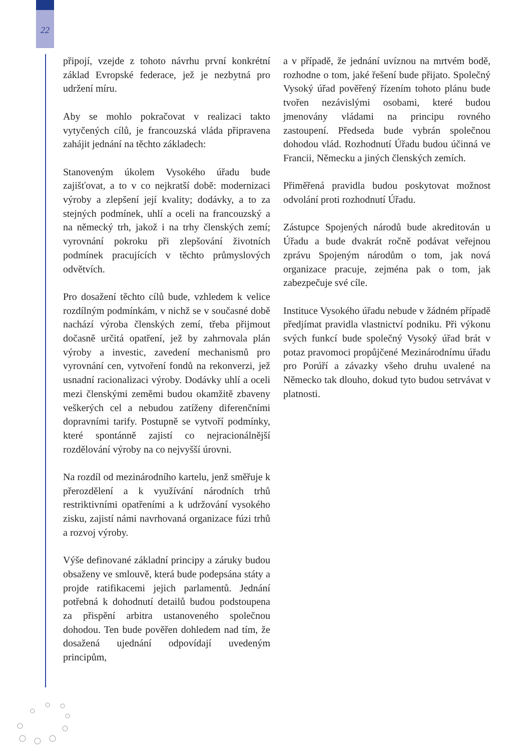22
připojí, vzejde z tohoto návrhu první konkrétní základ Evropské federace, jež je nezbytná pro udržení míru.
Aby se mohlo pokračovat v realizaci takto vytyčených cílů, je francouzská vláda připravena zahájit jednání na těchto základech:
Stanoveným úkolem Vysokého úřadu bude zajišťovat, a to v co nejkratší době: modernizaci výroby a zlepšení její kvality; dodávky, a to za stejných podmínek, uhlí a oceli na francouzský a na německý trh, jakož i na trhy členských zemí; vyrovnání pokroku při zlepšování životních podmínek pracujících v těchto průmyslových odvětvích.
Pro dosažení těchto cílů bude, vzhledem k velice rozdílným podmínkám, v nichž se v současné době nachází výroba členských zemí, třeba přijmout dočasně určitá opatření, jež by zahrnovala plán výroby a investic, zavedení mechanismů pro vyrovnání cen, vytvoření fondů na rekonverzi, jež usnadní racionalizaci výroby. Dodávky uhlí a oceli mezi členskými zeměmi budou okamžitě zbaveny veškerých cel a nebudou zatíženy diferenčními dopravními tarify. Postupně se vytvoří podmínky, které spontánně zajistí co nejracionálnější rozdělování výroby na co nejvyšší úrovni.
Na rozdíl od mezinárodního kartelu, jenž směřuje k přerozdělení a k využívání národních trhů restriktivními opatřeními a k udržování vysokého zisku, zajistí námi navrhovaná organizace fúzi trhů a rozvoj výroby.
Výše definované základní principy a záruky budou obsaženy ve smlouvě, která bude podepsána státy a projde ratifikacemi jejich parlamentů. Jednání potřebná k dohodnutí detailů budou podstoupena za přispění arbitra ustanoveného společnou dohodou. Ten bude pověřen dohledem nad tím, že dosažená ujednání odpovídají uvedeným principům,
a v případě, že jednání uvíznou na mrtvém bodě, rozhodne o tom, jaké řešení bude přijato. Společný Vysoký úřad pověřený řízením tohoto plánu bude tvořen nezávislými osobami, které budou jmenovány vládami na principu rovného zastoupení. Předseda bude vybrán společnou dohodou vlád. Rozhodnutí Úřadu budou účinná ve Francii, Německu a jiných členských zemích.
Přiměřená pravidla budou poskytovat možnost odvolání proti rozhodnutí Úřadu.
Zástupce Spojených národů bude akreditován u Úřadu a bude dvakrát ročně podávat veřejnou zprávu Spojeným národům o tom, jak nová organizace pracuje, zejména pak o tom, jak zabezpečuje své cíle.
Instituce Vysokého úřadu nebude v žádném případě předjímat pravidla vlastnictví podniku. Při výkonu svých funkcí bude společný Vysoký úřad brát v potaz pravomoci propůjčené Mezinárodnímu úřadu pro Porúří a závazky všeho druhu uvalené na Německo tak dlouho, dokud tyto budou setrvávat v platnosti.